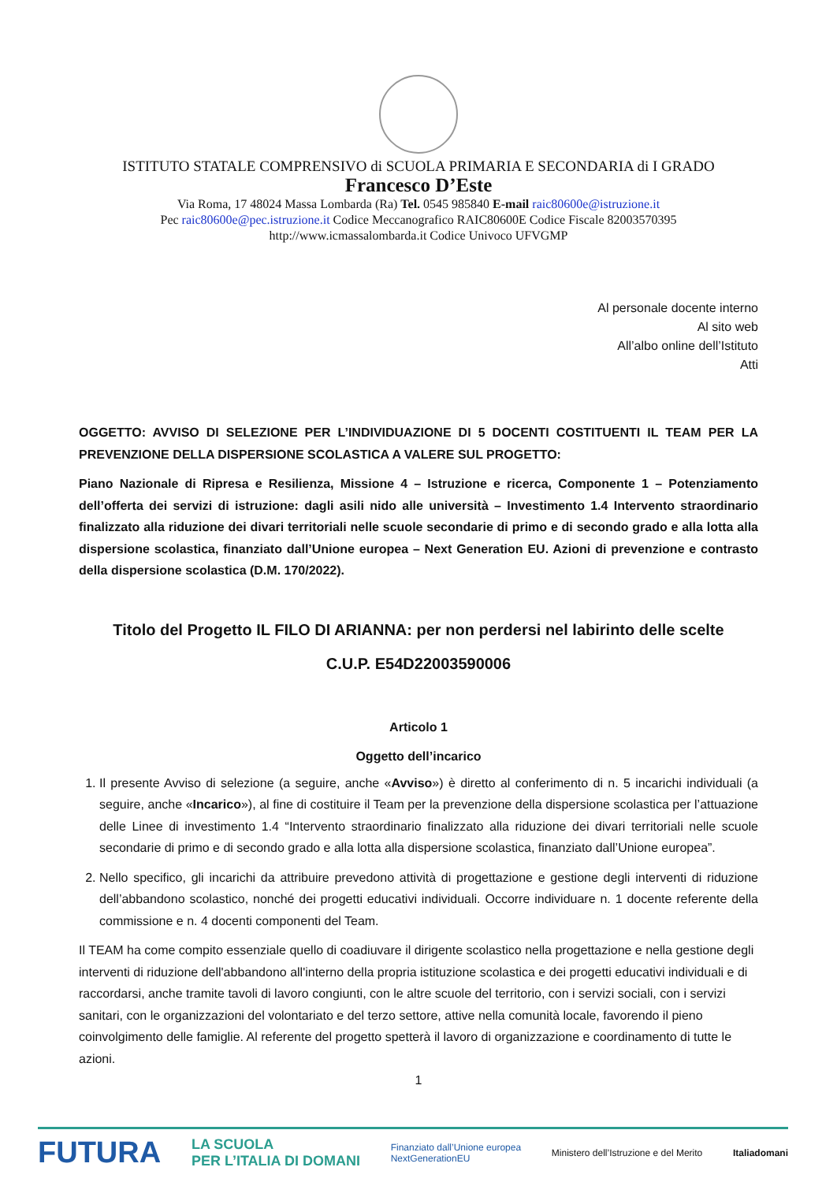ISTITUTO STATALE COMPRENSIVO di SCUOLA PRIMARIA E SECONDARIA di I GRADO
Francesco D’Este
Via Roma, 17 48024 Massa Lombarda (Ra) Tel. 0545 985840 E-mail raic80600e@istruzione.it
Pec raic80600e@pec.istruzione.it Codice Meccanografico RAIC80600E Codice Fiscale 82003570395
http://www.icmassalombarda.it Codice Univoco UFVGMP
Al personale docente interno
Al sito web
All’albo online dell’Istituto
Atti
OGGETTO: AVVISO DI SELEZIONE PER L’INDIVIDUAZIONE DI 5 DOCENTI COSTITUENTI IL TEAM PER LA PREVENZIONE DELLA DISPERSIONE SCOLASTICA A VALERE SUL PROGETTO:
Piano Nazionale di Ripresa e Resilienza, Missione 4 – Istruzione e ricerca, Componente 1 – Potenziamento dell’offerta dei servizi di istruzione: dagli asili nido alle università – Investimento 1.4 Intervento straordinario finalizzato alla riduzione dei divari territoriali nelle scuole secondarie di primo e di secondo grado e alla lotta alla dispersione scolastica, finanziato dall’Unione europea – Next Generation EU. Azioni di prevenzione e contrasto della dispersione scolastica (D.M. 170/2022).
Titolo del Progetto IL FILO DI ARIANNA: per non perdersi nel labirinto delle scelte
C.U.P. E54D22003590006
Articolo 1
Oggetto dell’incarico
1. Il presente Avviso di selezione (a seguire, anche «Avviso») è diretto al conferimento di n. 5 incarichi individuali (a seguire, anche «Incarico»), al fine di costituire il Team per la prevenzione della dispersione scolastica per l’attuazione delle Linee di investimento 1.4 “Intervento straordinario finalizzato alla riduzione dei divari territoriali nelle scuole secondarie di primo e di secondo grado e alla lotta alla dispersione scolastica, finanziato dall’Unione europea”.
2. Nello specifico, gli incarichi da attribuire prevedono attività di progettazione e gestione degli interventi di riduzione dell’abbandono scolastico, nonché dei progetti educativi individuali. Occorre individuare n. 1 docente referente della commissione e n. 4 docenti componenti del Team.
Il TEAM ha come compito essenziale quello di coadiuvare il dirigente scolastico nella progettazione e nella gestione degli interventi di riduzione dell'abbandono all'interno della propria istituzione scolastica e dei progetti educativi individuali e di raccordarsi, anche tramite tavoli di lavoro congiunti, con le altre scuole del territorio, con i servizi sociali, con i servizi sanitari, con le organizzazioni del volontariato e del terzo settore, attive nella comunità locale, favorendo il pieno coinvolgimento delle famiglie. Al referente del progetto spetterà il lavoro di organizzazione e coordinamento di tutte le azioni.
1
FUTURA LA SCUOLA
PER L’ITALIA DI DOMANI Finanziato dall’Unione europea
NextGenerationEU Ministero dell’Istruzione e del Merito Italiadomani